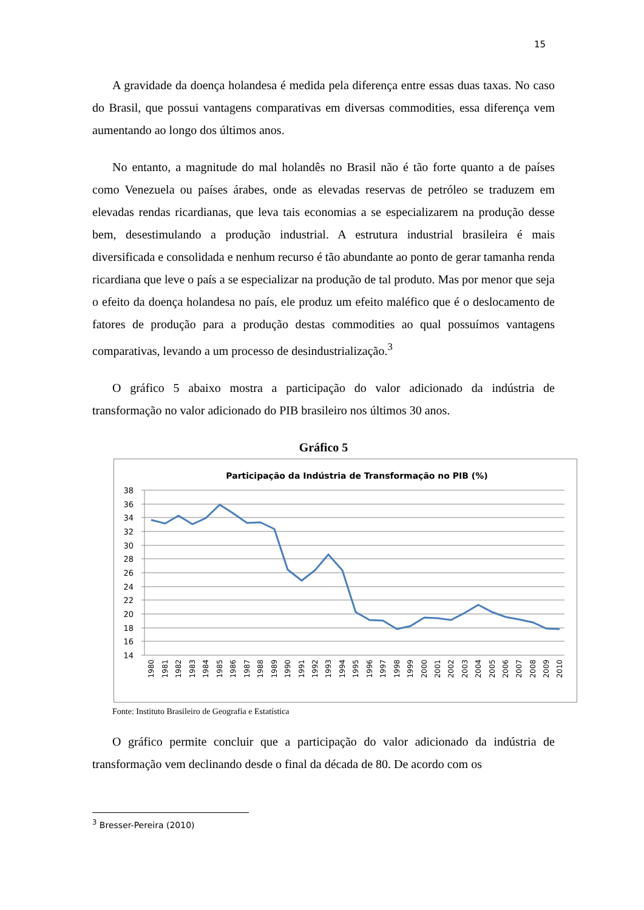15
A gravidade da doença holandesa é medida pela diferença entre essas duas taxas. No caso do Brasil, que possui vantagens comparativas em diversas commodities, essa diferença vem aumentando ao longo dos últimos anos.
No entanto, a magnitude do mal holandês no Brasil não é tão forte quanto a de países como Venezuela ou países árabes, onde as elevadas reservas de petróleo se traduzem em elevadas rendas ricardianas, que leva tais economias a se especializarem na produção desse bem, desestimulando a produção industrial. A estrutura industrial brasileira é mais diversificada e consolidada e nenhum recurso é tão abundante ao ponto de gerar tamanha renda ricardiana que leve o país a se especializar na produção de tal produto. Mas por menor que seja o efeito da doença holandesa no país, ele produz um efeito maléfico que é o deslocamento de fatores de produção para a produção destas commodities ao qual possuímos vantagens comparativas, levando a um processo de desindustrialização.<sup>3</sup>
O gráfico 5 abaixo mostra a participação do valor adicionado da indústria de transformação no valor adicionado do PIB brasileiro nos últimos 30 anos.
Gráfico 5
Participação da Indústria de Transformação no PIB (%)
38
36
34
32
30
28
26
24
22
20
18
16
14
1980
1981
1982
1983
1984
1985
1986
1987
1988
1989
1990
1991
1992
1993
1994
1995
1996
1997
1998
1999
2000
2001
2002
2003
2004
2005
2006
2007
2008
2009
2010
Fonte: Instituto Brasileiro de Geografia e Estatística
O gráfico permite concluir que a participação do valor adicionado da indústria de transformação vem declinando desde o final da década de 80. De acordo com os
<sup>3</sup> Bresser-Pereira (2010)